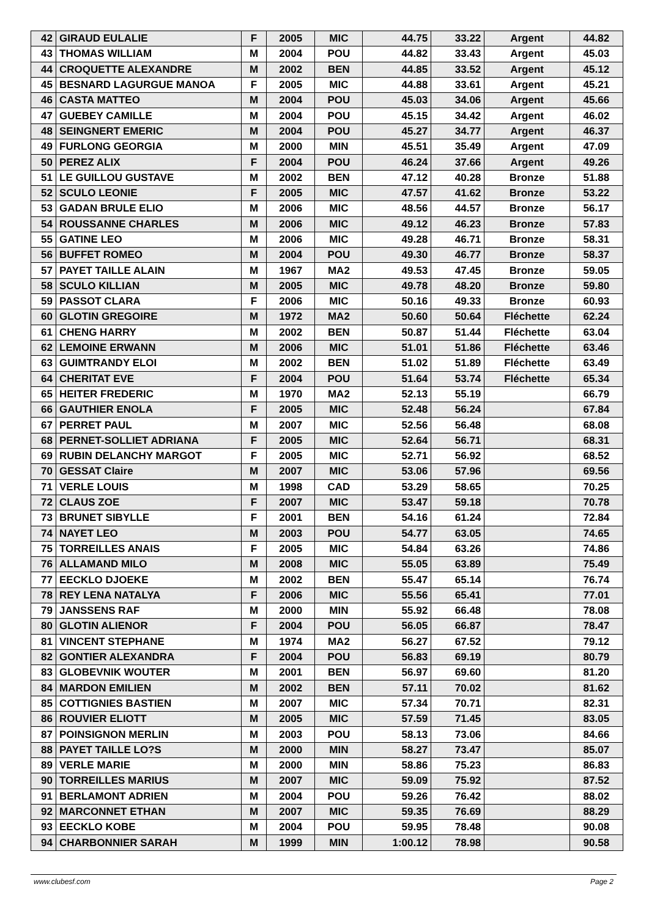| 42 | GIRAUD EULALIE | F | 2005 | MIC | 44.75 | 33.22 | Argent | 44.82 |
| 43 | THOMAS WILLIAM | M | 2004 | POU | 44.82 | 33.43 | Argent | 45.03 |
| 44 | CROQUETTE ALEXANDRE | M | 2002 | BEN | 44.85 | 33.52 | Argent | 45.12 |
| 45 | BESNARD LAGURGUE MANOA | F | 2005 | MIC | 44.88 | 33.61 | Argent | 45.21 |
| 46 | CASTA MATTEO | M | 2004 | POU | 45.03 | 34.06 | Argent | 45.66 |
| 47 | GUEBEY CAMILLE | M | 2004 | POU | 45.15 | 34.42 | Argent | 46.02 |
| 48 | SEINGNERT EMERIC | M | 2004 | POU | 45.27 | 34.77 | Argent | 46.37 |
| 49 | FURLONG GEORGIA | M | 2000 | MIN | 45.51 | 35.49 | Argent | 47.09 |
| 50 | PEREZ ALIX | F | 2004 | POU | 46.24 | 37.66 | Argent | 49.26 |
| 51 | LE GUILLOU GUSTAVE | M | 2002 | BEN | 47.12 | 40.28 | Bronze | 51.88 |
| 52 | SCULO LEONIE | F | 2005 | MIC | 47.57 | 41.62 | Bronze | 53.22 |
| 53 | GADAN BRULE ELIO | M | 2006 | MIC | 48.56 | 44.57 | Bronze | 56.17 |
| 54 | ROUSSANNE CHARLES | M | 2006 | MIC | 49.12 | 46.23 | Bronze | 57.83 |
| 55 | GATINE LEO | M | 2006 | MIC | 49.28 | 46.71 | Bronze | 58.31 |
| 56 | BUFFET ROMEO | M | 2004 | POU | 49.30 | 46.77 | Bronze | 58.37 |
| 57 | PAYET TAILLE ALAIN | M | 1967 | MA2 | 49.53 | 47.45 | Bronze | 59.05 |
| 58 | SCULO KILLIAN | M | 2005 | MIC | 49.78 | 48.20 | Bronze | 59.80 |
| 59 | PASSOT CLARA | F | 2006 | MIC | 50.16 | 49.33 | Bronze | 60.93 |
| 60 | GLOTIN GREGOIRE | M | 1972 | MA2 | 50.60 | 50.64 | Fléchette | 62.24 |
| 61 | CHENG HARRY | M | 2002 | BEN | 50.87 | 51.44 | Fléchette | 63.04 |
| 62 | LEMOINE ERWANN | M | 2006 | MIC | 51.01 | 51.86 | Fléchette | 63.46 |
| 63 | GUIMTRANDY ELOI | M | 2002 | BEN | 51.02 | 51.89 | Fléchette | 63.49 |
| 64 | CHERITAT EVE | F | 2004 | POU | 51.64 | 53.74 | Fléchette | 65.34 |
| 65 | HEITER FREDERIC | M | 1970 | MA2 | 52.13 | 55.19 | | 66.79 |
| 66 | GAUTHIER ENOLA | F | 2005 | MIC | 52.48 | 56.24 | | 67.84 |
| 67 | PERRET PAUL | M | 2007 | MIC | 52.56 | 56.48 | | 68.08 |
| 68 | PERNET-SOLLIET ADRIANA | F | 2005 | MIC | 52.64 | 56.71 | | 68.31 |
| 69 | RUBIN DELANCHY MARGOT | F | 2005 | MIC | 52.71 | 56.92 | | 68.52 |
| 70 | GESSAT Claire | M | 2007 | MIC | 53.06 | 57.96 | | 69.56 |
| 71 | VERLE LOUIS | M | 1998 | CAD | 53.29 | 58.65 | | 70.25 |
| 72 | CLAUS ZOE | F | 2007 | MIC | 53.47 | 59.18 | | 70.78 |
| 73 | BRUNET SIBYLLE | F | 2001 | BEN | 54.16 | 61.24 | | 72.84 |
| 74 | NAYET LEO | M | 2003 | POU | 54.77 | 63.05 | | 74.65 |
| 75 | TORREILLES ANAIS | F | 2005 | MIC | 54.84 | 63.26 | | 74.86 |
| 76 | ALLAMAND MILO | M | 2008 | MIC | 55.05 | 63.89 | | 75.49 |
| 77 | EECKLO DJOEKE | M | 2002 | BEN | 55.47 | 65.14 | | 76.74 |
| 78 | REY LENA NATALYA | F | 2006 | MIC | 55.56 | 65.41 | | 77.01 |
| 79 | JANSSENS RAF | M | 2000 | MIN | 55.92 | 66.48 | | 78.08 |
| 80 | GLOTIN ALIENOR | F | 2004 | POU | 56.05 | 66.87 | | 78.47 |
| 81 | VINCENT STEPHANE | M | 1974 | MA2 | 56.27 | 67.52 | | 79.12 |
| 82 | GONTIER ALEXANDRA | F | 2004 | POU | 56.83 | 69.19 | | 80.79 |
| 83 | GLOBEVNIK WOUTER | M | 2001 | BEN | 56.97 | 69.60 | | 81.20 |
| 84 | MARDON EMILIEN | M | 2002 | BEN | 57.11 | 70.02 | | 81.62 |
| 85 | COTTIGNIES BASTIEN | M | 2007 | MIC | 57.34 | 70.71 | | 82.31 |
| 86 | ROUVIER ELIOTT | M | 2005 | MIC | 57.59 | 71.45 | | 83.05 |
| 87 | POINSIGNON MERLIN | M | 2003 | POU | 58.13 | 73.06 | | 84.66 |
| 88 | PAYET TAILLE LO?S | M | 2000 | MIN | 58.27 | 73.47 | | 85.07 |
| 89 | VERLE MARIE | M | 2000 | MIN | 58.86 | 75.23 | | 86.83 |
| 90 | TORREILLES MARIUS | M | 2007 | MIC | 59.09 | 75.92 | | 87.52 |
| 91 | BERLAMONT ADRIEN | M | 2004 | POU | 59.26 | 76.42 | | 88.02 |
| 92 | MARCONNET ETHAN | M | 2007 | MIC | 59.35 | 76.69 | | 88.29 |
| 93 | EECKLO KOBE | M | 2004 | POU | 59.95 | 78.48 | | 90.08 |
| 94 | CHARBONNIER SARAH | M | 1999 | MIN | 1:00.12 | 78.98 | | 90.58 |
www.clubesf.com Page 2